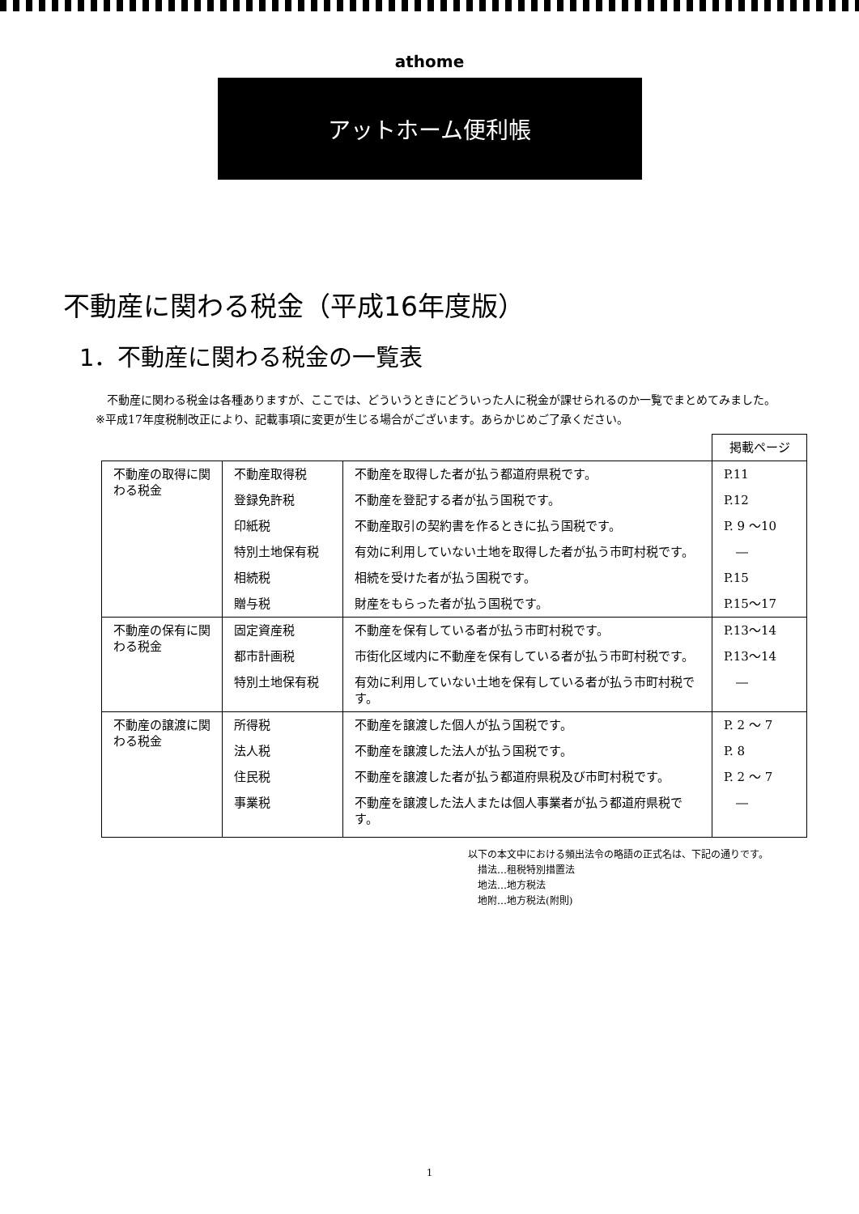athome
アットホーム便利帳
不動産に関わる税金（平成16年度版）
1．不動産に関わる税金の一覧表
　不動産に関わる税金は各種ありますが、ここでは、どういうときにどういった人に税金が課せられるのか一覧でまとめてみました。
※平成17年度税制改正により、記載事項に変更が生じる場合がございます。あらかじめご了承ください。
| | | | 掲載ページ |
| 不動産の取得に関わる税金 | 不動産取得税 | 不動産を取得した者が払う都道府県税です。 | P.11 |
| | 登録免許税 | 不動産を登記する者が払う国税です。 | P.12 |
| | 印紙税 | 不動産取引の契約書を作るときに払う国税です。 | P. 9 ～10 |
| | 特別土地保有税 | 有効に利用していない土地を取得した者が払う市町村税です。 | ― |
| | 相続税 | 相続を受けた者が払う国税です。 | P.15 |
| | 贈与税 | 財産をもらった者が払う国税です。 | P.15～17 |
| 不動産の保有に関わる税金 | 固定資産税 | 不動産を保有している者が払う市町村税です。 | P.13～14 |
| | 都市計画税 | 市街化区域内に不動産を保有している者が払う市町村税です。 | P.13～14 |
| | 特別土地保有税 | 有効に利用していない土地を保有している者が払う市町村税です。 | ― |
| 不動産の譲渡に関わる税金 | 所得税 | 不動産を譲渡した個人が払う国税です。 | P. 2 ～ 7 |
| | 法人税 | 不動産を譲渡した法人が払う国税です。 | P. 8 |
| | 住民税 | 不動産を譲渡した者が払う都道府県税及び市町村税です。 | P. 2 ～ 7 |
| | 事業税 | 不動産を譲渡した法人または個人事業者が払う都道府県税です。 | ― |
以下の本文中における頻出法令の略語の正式名は、下記の通りです。
　措法…租税特別措置法
　地法…地方税法
　地附…地方税法(附則)
1